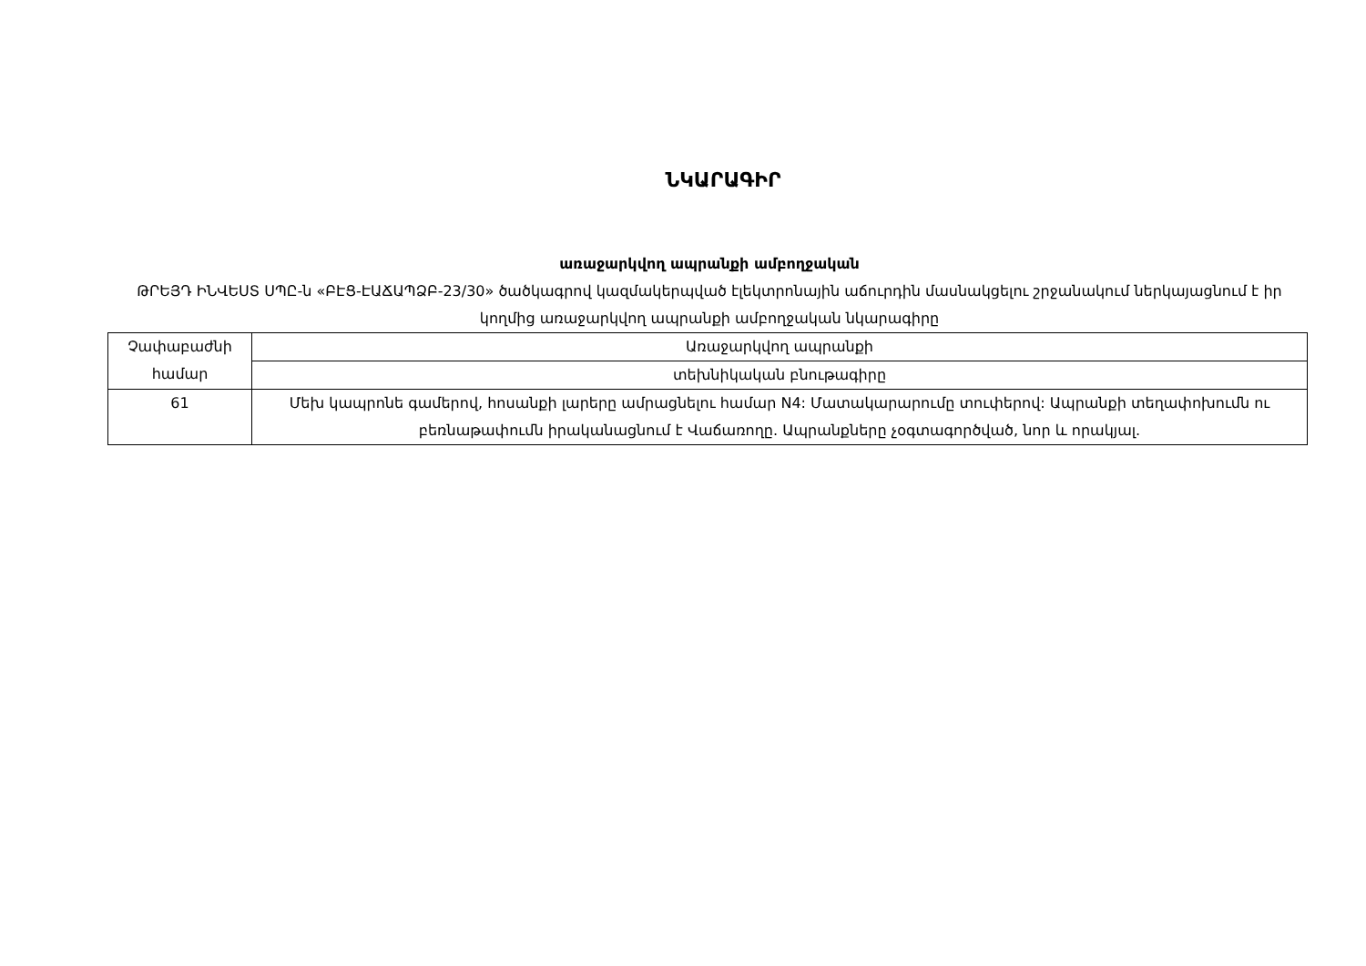ՆԿԱՐԱԳԻՐ
առաջարկվող ապրանքի ամբողջական
ԹՐԵՅԴ ԻՆՎԵՍՏ ՍՊԸ-ն «ԲԷՑ-ԷԱՃԱՊՁԲ-23/30» ծածկագրով կազմակերպված էլեկտրոնային աճուրդին մասնակցելու շրջանակում ներկայացնում է իր կողմից առաջարկվող ապրանքի ամբողջական նկարագիրը
| Չափաբաժնի համար | Առաջարկվող ապրանքի |
| | տեխնիկական բնութագիրը |
| 61 | Մեխ կապրոնե գամերով, հոսանքի լարերը ամրացնելու համար N4: Մատակարարումը տուփերով: Ապրանքի տեղափոխումն ու բեռնաթափումն իրականացնում է Վաճառողը. Ապրանքները չօգտագործված, նոր և որակյալ. |